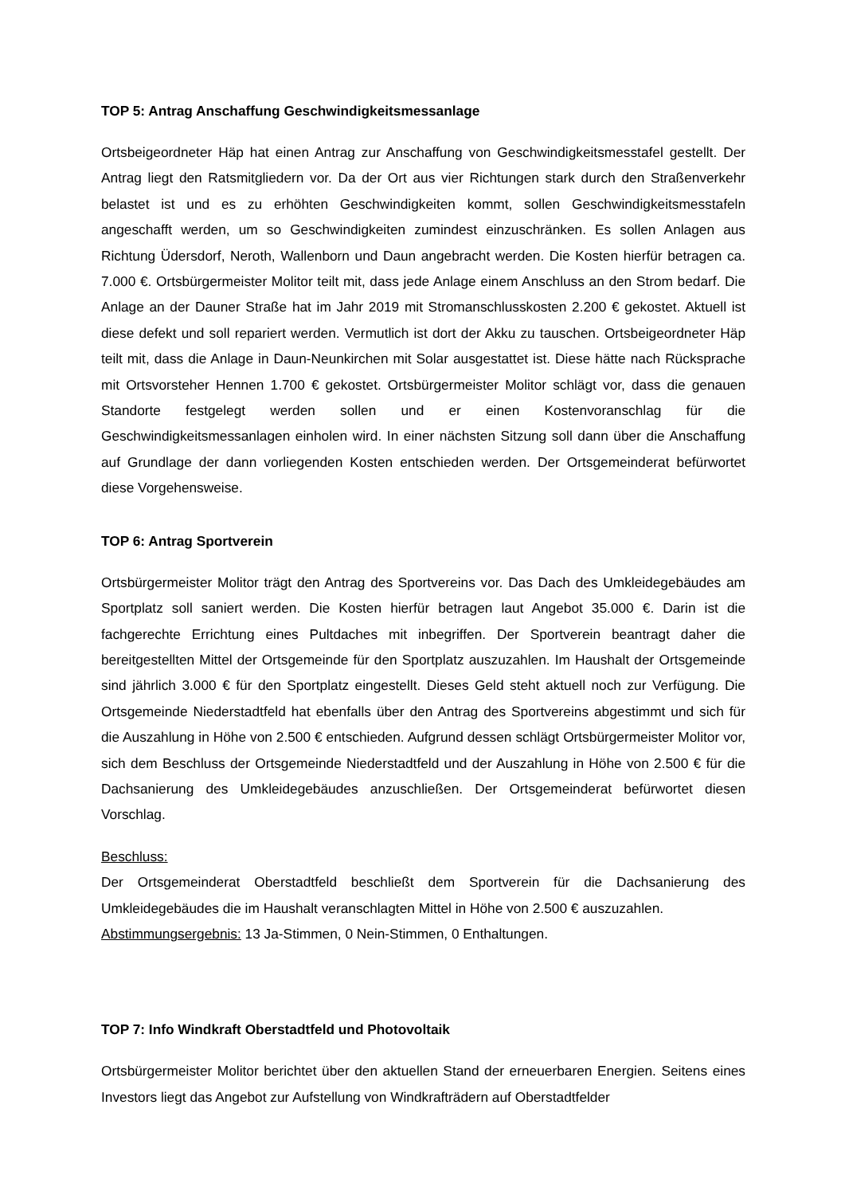TOP 5: Antrag Anschaffung Geschwindigkeitsmessanlage
Ortsbeigeordneter Häp hat einen Antrag zur Anschaffung von Geschwindigkeitsmesstafel gestellt. Der Antrag liegt den Ratsmitgliedern vor. Da der Ort aus vier Richtungen stark durch den Straßenverkehr belastet ist und es zu erhöhten Geschwindigkeiten kommt, sollen Geschwindigkeitsmesstafeln angeschafft werden, um so Geschwindigkeiten zumindest einzuschränken. Es sollen Anlagen aus Richtung Üdersdorf, Neroth, Wallenborn und Daun angebracht werden. Die Kosten hierfür betragen ca. 7.000 €. Ortsbürgermeister Molitor teilt mit, dass jede Anlage einem Anschluss an den Strom bedarf. Die Anlage an der Dauner Straße hat im Jahr 2019 mit Stromanschlusskosten 2.200 € gekostet. Aktuell ist diese defekt und soll repariert werden. Vermutlich ist dort der Akku zu tauschen. Ortsbeigeordneter Häp teilt mit, dass die Anlage in Daun-Neunkirchen mit Solar ausgestattet ist. Diese hätte nach Rücksprache mit Ortsvorsteher Hennen 1.700 € gekostet. Ortsbürgermeister Molitor schlägt vor, dass die genauen Standorte festgelegt werden sollen und er einen Kostenvoranschlag für die Geschwindigkeitsmessanlagen einholen wird. In einer nächsten Sitzung soll dann über die Anschaffung auf Grundlage der dann vorliegenden Kosten entschieden werden. Der Ortsgemeinderat befürwortet diese Vorgehensweise.
TOP 6: Antrag Sportverein
Ortsbürgermeister Molitor trägt den Antrag des Sportvereins vor. Das Dach des Umkleidegebäudes am Sportplatz soll saniert werden. Die Kosten hierfür betragen laut Angebot 35.000 €. Darin ist die fachgerechte Errichtung eines Pultdaches mit inbegriffen. Der Sportverein beantragt daher die bereitgestellten Mittel der Ortsgemeinde für den Sportplatz auszuzahlen. Im Haushalt der Ortsgemeinde sind jährlich 3.000 € für den Sportplatz eingestellt. Dieses Geld steht aktuell noch zur Verfügung. Die Ortsgemeinde Niederstadtfeld hat ebenfalls über den Antrag des Sportvereins abgestimmt und sich für die Auszahlung in Höhe von 2.500 € entschieden. Aufgrund dessen schlägt Ortsbürgermeister Molitor vor, sich dem Beschluss der Ortsgemeinde Niederstadtfeld und der Auszahlung in Höhe von 2.500 € für die Dachsanierung des Umkleidegebäudes anzuschließen. Der Ortsgemeinderat befürwortet diesen Vorschlag.
Beschluss:
Der Ortsgemeinderat Oberstadtfeld beschließt dem Sportverein für die Dachsanierung des Umkleidegebäudes die im Haushalt veranschlagten Mittel in Höhe von 2.500 € auszuzahlen.
Abstimmungsergebnis: 13 Ja-Stimmen, 0 Nein-Stimmen, 0 Enthaltungen.
TOP 7: Info Windkraft Oberstadtfeld und Photovoltaik
Ortsbürgermeister Molitor berichtet über den aktuellen Stand der erneuerbaren Energien. Seitens eines Investors liegt das Angebot zur Aufstellung von Windkrafträdern auf Oberstadtfelder